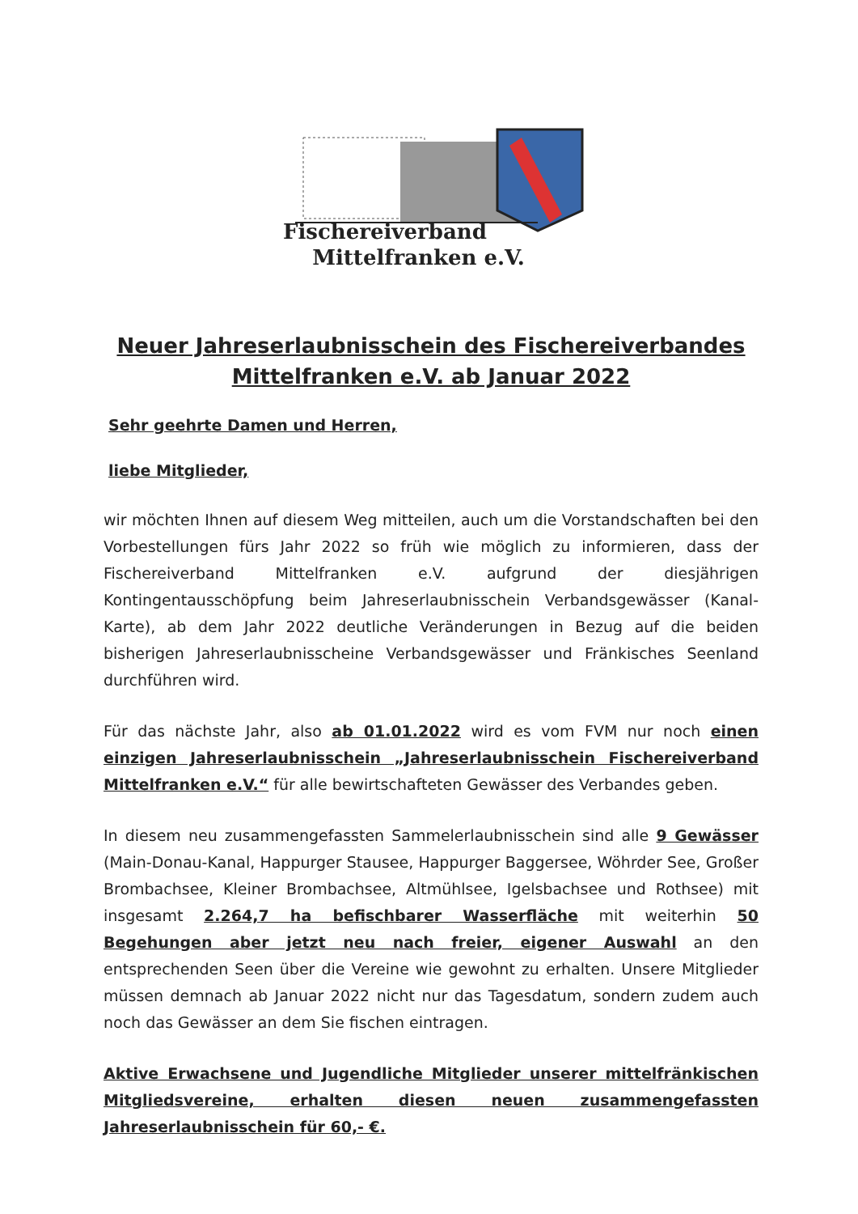Fischereiverband
Mittelfranken e.V.
Neuer Jahreserlaubnisschein des Fischereiverbandes
Mittelfranken e.V. ab Januar 2022
Sehr geehrte Damen und Herren,
liebe Mitglieder,
wir möchten Ihnen auf diesem Weg mitteilen, auch um die Vorstandschaften bei den Vorbestellungen fürs Jahr 2022 so früh wie möglich zu informieren, dass der Fischereiverband Mittelfranken e.V. aufgrund der diesjährigen Kontingentausschöpfung beim Jahreserlaubnisschein Verbandsgewässer (Kanal-Karte), ab dem Jahr 2022 deutliche Veränderungen in Bezug auf die beiden bisherigen Jahreserlaubnisscheine Verbandsgewässer und Fränkisches Seenland durchführen wird.
Für das nächste Jahr, also ab 01.01.2022 wird es vom FVM nur noch einen einzigen Jahreserlaubnisschein „Jahreserlaubnisschein Fischereiverband Mittelfranken e.V.“ für alle bewirtschafteten Gewässer des Verbandes geben.
In diesem neu zusammengefassten Sammelerlaubnisschein sind alle 9 Gewässer (Main-Donau-Kanal, Happurger Stausee, Happurger Baggersee, Wöhrder See, Großer Brombachsee, Kleiner Brombachsee, Altmühlsee, Igelsbachsee und Rothsee) mit insgesamt 2.264,7 ha befischbarer Wasserfläche mit weiterhin 50 Begehungen aber jetzt neu nach freier, eigener Auswahl an den entsprechenden Seen über die Vereine wie gewohnt zu erhalten. Unsere Mitglieder müssen demnach ab Januar 2022 nicht nur das Tagesdatum, sondern zudem auch noch das Gewässer an dem Sie fischen eintragen.
Aktive Erwachsene und Jugendliche Mitglieder unserer mittelfränkischen Mitgliedsvereine, erhalten diesen neuen zusammengefassten Jahreserlaubnisschein für 60,- €.